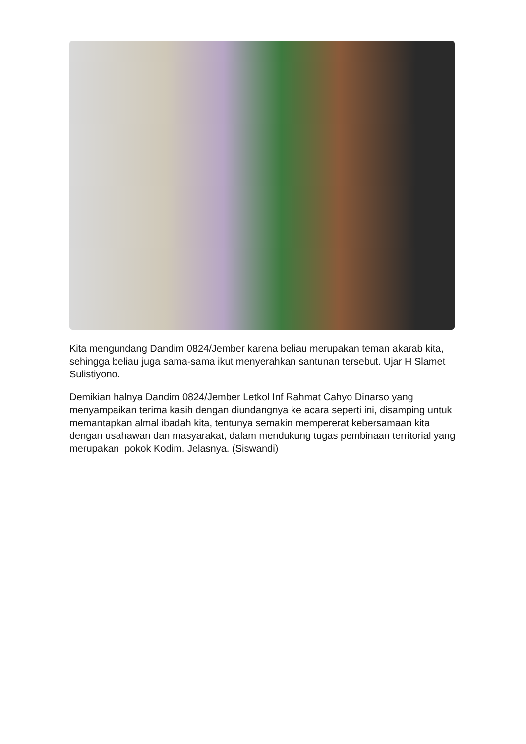Kita mengundang Dandim 0824/Jember karena beliau merupakan teman akarab kita, sehingga beliau juga sama-sama ikut menyerahkan santunan tersebut. Ujar H Slamet Sulistiyono.
Demikian halnya Dandim 0824/Jember Letkol Inf Rahmat Cahyo Dinarso yang menyampaikan terima kasih dengan diundangnya ke acara seperti ini, disamping untuk memantapkan almal ibadah kita, tentunya semakin mempererat kebersamaan kita dengan usahawan dan masyarakat, dalam mendukung tugas pembinaan territorial yang merupakan pokok Kodim. Jelasnya. (Siswandi)